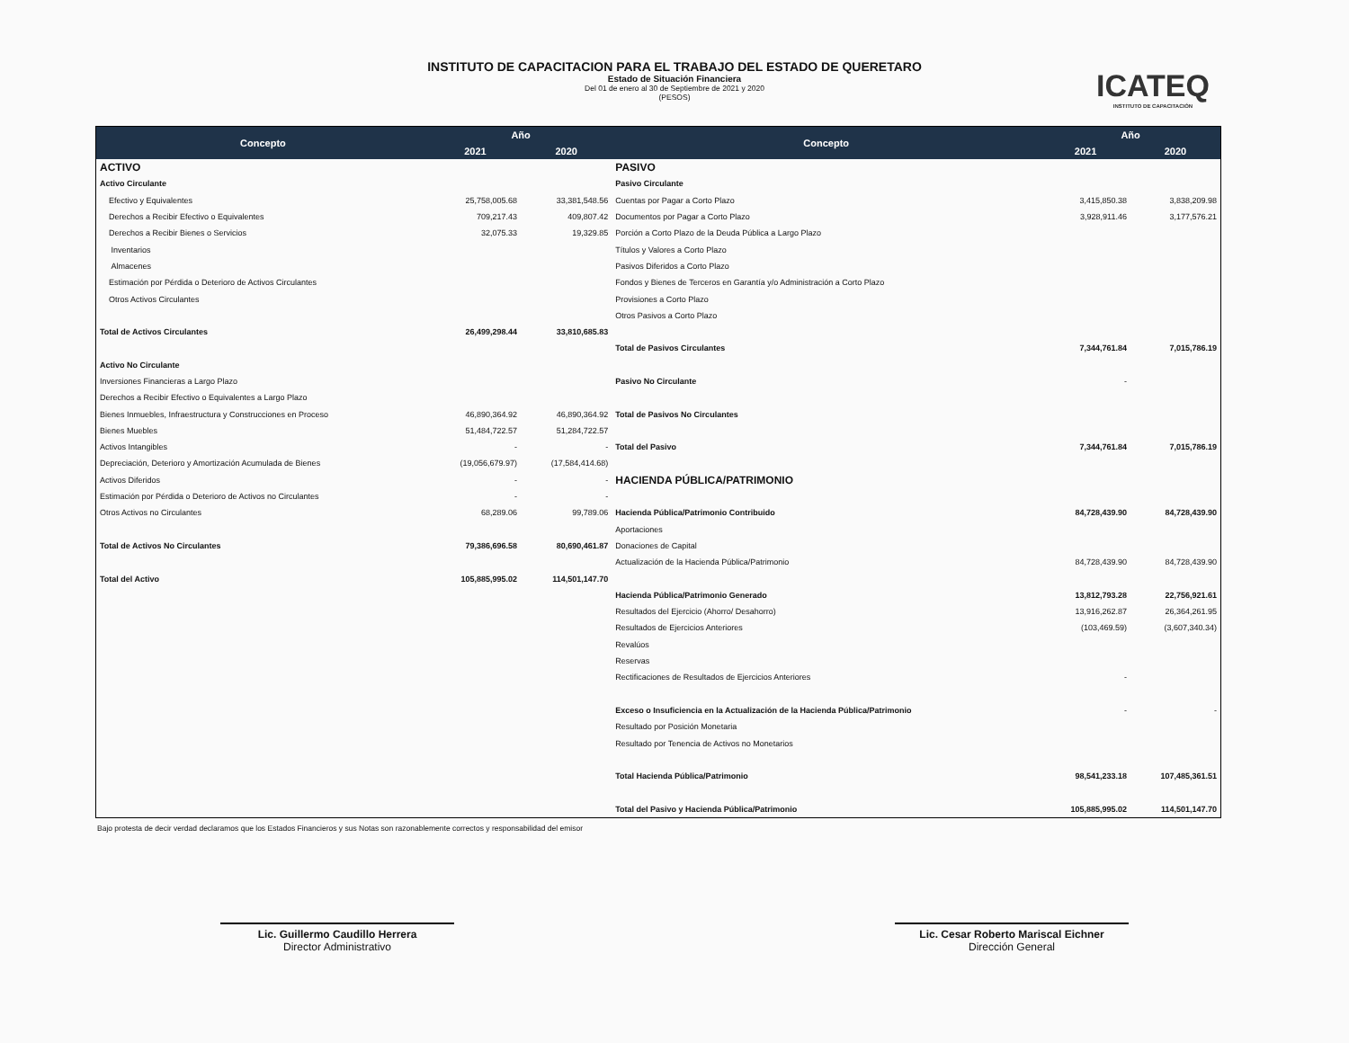INSTITUTO DE CAPACITACION PARA EL TRABAJO DEL ESTADO DE QUERETARO
Estado de Situación Financiera
Del 01 de enero al 30 de Septiembre de 2021 y 2020
(PESOS)
ICATEQ
INSTITUTO DE CAPACITACIÓN
| Concepto | Año | | Concepto | Año | |
| --- | --- | --- | --- | --- | --- |
| | 2021 | 2020 | | 2021 | 2020 |
| ACTIVO | | | PASIVO | | |
| Activo Circulante | | | Pasivo Circulante | | |
| Efectivo y Equivalentes | 25,758,005.68 | 33,381,548.56 | Cuentas por Pagar a Corto Plazo | 3,415,850.38 | 3,838,209.98 |
| Derechos a Recibir Efectivo o Equivalentes | 709,217.43 | 409,807.42 | Documentos por Pagar a Corto Plazo | 3,928,911.46 | 3,177,576.21 |
| Derechos a Recibir Bienes o Servicios | 32,075.33 | 19,329.85 | Porción a Corto Plazo de la Deuda Pública a Largo Plazo | | |
| Inventarios | | | Títulos y Valores a Corto Plazo | | |
| Almacenes | | | Pasivos Diferidos a Corto Plazo | | |
| Estimación por Pérdida o Deterioro de Activos Circulantes | | | Fondos y Bienes de Terceros en Garantía y/o Administración a Corto Plazo | | |
| Otros Activos Circulantes | | | Provisiones a Corto Plazo | | |
| | | | Otros Pasivos a Corto Plazo | | |
| Total de Activos Circulantes | 26,499,298.44 | 33,810,685.83 | | | |
| | | | Total de Pasivos Circulantes | 7,344,761.84 | 7,015,786.19 |
| Activo No Circulante | | | | | |
| Inversiones Financieras a Largo Plazo | | | Pasivo No Circulante | - | |
| Derechos a Recibir Efectivo o Equivalentes a Largo Plazo | | | | | |
| Bienes Inmuebles, Infraestructura y Construcciones en Proceso | 46,890,364.92 | 46,890,364.92 | Total de Pasivos No Circulantes | | |
| Bienes Muebles | 51,484,722.57 | 51,284,722.57 | | | |
| Activos Intangibles | - | - | Total del Pasivo | 7,344,761.84 | 7,015,786.19 |
| Depreciación, Deterioro y Amortización Acumulada de Bienes | (19,056,679.97) | (17,584,414.68) | | | |
| Activos Diferidos | - | - | HACIENDA PÚBLICA/PATRIMONIO | | |
| Estimación por Pérdida o Deterioro de Activos no Circulantes | - | - | | | |
| Otros Activos no Circulantes | 68,289.06 | 99,789.06 | Hacienda Pública/Patrimonio Contribuido | 84,728,439.90 | 84,728,439.90 |
| | | | Aportaciones | | |
| Total de Activos No Circulantes | 79,386,696.58 | 80,690,461.87 | Donaciones de Capital | | |
| | | | Actualización de la Hacienda Pública/Patrimonio | 84,728,439.90 | 84,728,439.90 |
| Total del Activo | 105,885,995.02 | 114,501,147.70 | | | |
| | | | Hacienda Pública/Patrimonio Generado | 13,812,793.28 | 22,756,921.61 |
| | | | Resultados del Ejercicio (Ahorro/ Desahorro) | 13,916,262.87 | 26,364,261.95 |
| | | | Resultados de Ejercicios Anteriores | (103,469.59) | (3,607,340.34) |
| | | | Revalúos | | |
| | | | Reservas | | |
| | | | Rectificaciones de Resultados de Ejercicios Anteriores | - | |
| | | | Exceso o Insuficiencia en la Actualización de la Hacienda Pública/Patrimonio | - | - |
| | | | Resultado por Posición Monetaria | | |
| | | | Resultado por Tenencia de Activos no Monetarios | | |
| | | | Total Hacienda Pública/Patrimonio | 98,541,233.18 | 107,485,361.51 |
| | | | Total del Pasivo y Hacienda Pública/Patrimonio | 105,885,995.02 | 114,501,147.70 |
Bajo protesta de decir verdad declaramos que los Estados Financieros y sus Notas son razonablemente correctos y responsabilidad del emisor
Lic. Guillermo Caudillo Herrera
Director Administrativo
Lic. Cesar Roberto Mariscal Eichner
Dirección General